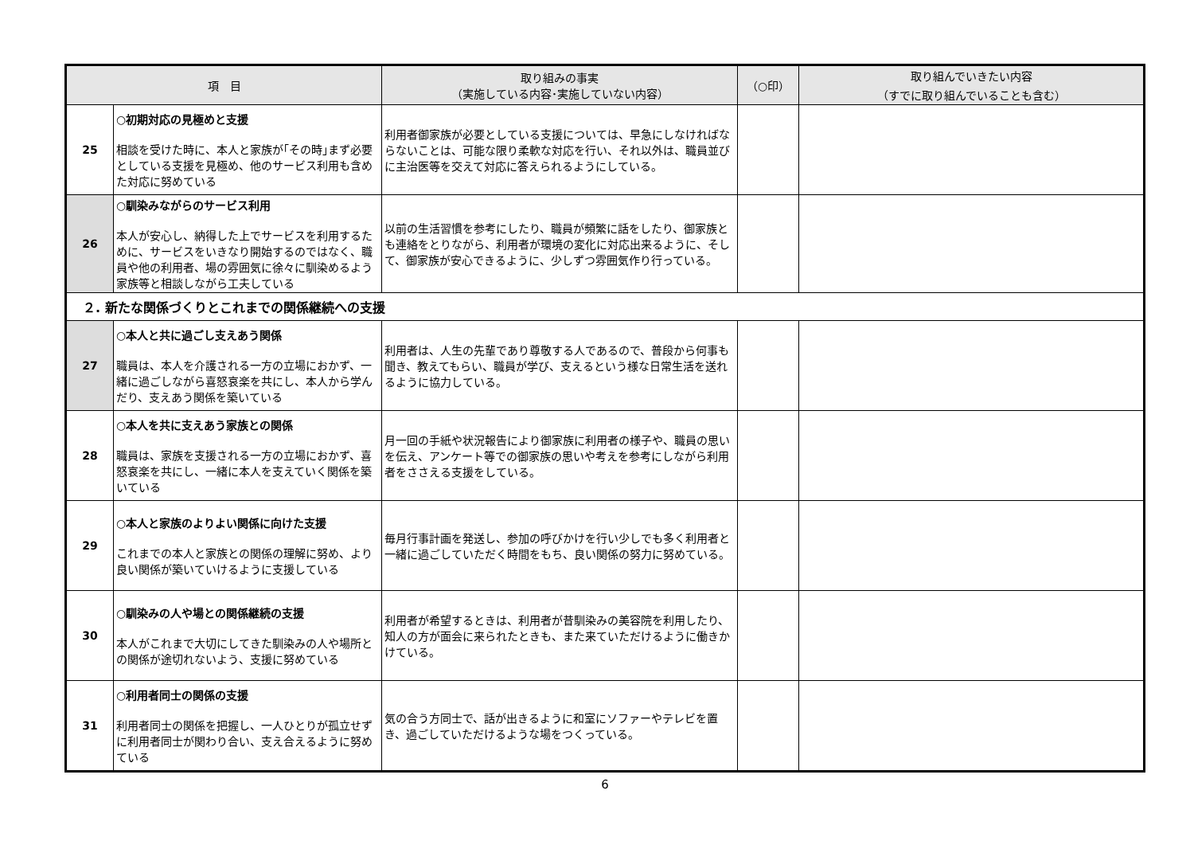| 項 目 | | 取り組みの事実 （実施している内容･実施していない内容） | （○印） | 取り組んでいきたい内容 （すでに取り組んでいることも含む） |
| --- | --- | --- | --- | --- |
| 25 | ○初期対応の見極めと支援 相談を受けた時に、本人と家族が｢その時｣まず必要としている支援を見極め、他のサービス利用も含めた対応に努めている | 利用者御家族が必要としている支援については、早急にしなければならないことは、可能な限り柔軟な対応を行い、それ以外は、職員並びに主治医等を交えて対応に答えられるようにしている。 | | |
| 26 | ○馴染みながらのサービス利用 本人が安心し、納得した上でサービスを利用するために、サービスをいきなり開始するのではなく、職員や他の利用者、場の雰囲気に徐々に馴染めるよう家族等と相談しながら工夫している | 以前の生活習慣を参考にしたり、職員が頻繁に話をしたり、御家族とも連絡をとりながら、利用者が環境の変化に対応出来るように、そして、御家族が安心できるように、少しずつ雰囲気作り行っている。 | | |
| ２. 新たな関係づくりとこれまでの関係継続への支援 | | | | |
| 27 | ○本人と共に過ごし支えあう関係 職員は、本人を介護される一方の立場におかず、一緒に過ごしながら喜怒哀楽を共にし、本人から学んだり、支えあう関係を築いている | 利用者は、人生の先輩であり尊敬する人であるので、普段から何事も聞き、教えてもらい、職員が学び、支えるという様な日常生活を送れるように協力している。 | | |
| 28 | ○本人を共に支えあう家族との関係 職員は、家族を支援される一方の立場におかず、喜怒哀楽を共にし、一緒に本人を支えていく関係を築いている | 月一回の手紙や状況報告により御家族に利用者の様子や、職員の思いを伝え、アンケート等での御家族の思いや考えを参考にしながら利用者をささえる支援をしている。 | | |
| 29 | ○本人と家族のよりよい関係に向けた支援 これまでの本人と家族との関係の理解に努め、より良い関係が築いていけるように支援している | 毎月行事計画を発送し、参加の呼びかけを行い少しでも多く利用者と一緒に過ごしていただく時間をもち、良い関係の努力に努めている。 | | |
| 30 | ○馴染みの人や場との関係継続の支援 本人がこれまで大切にしてきた馴染みの人や場所との関係が途切れないよう、支援に努めている | 利用者が希望するときは、利用者が昔馴染みの美容院を利用したり、知人の方が面会に来られたときも、また来ていただけるように働きかけている。 | | |
| 31 | ○利用者同士の関係の支援 利用者同士の関係を把握し、一人ひとりが孤立せずに利用者同士が関わり合い、支え合えるように努めている | 気の合う方同士で、話が出きるように和室にソファーやテレビを置き、過ごしていただけるような場をつくっている。 | | |
6